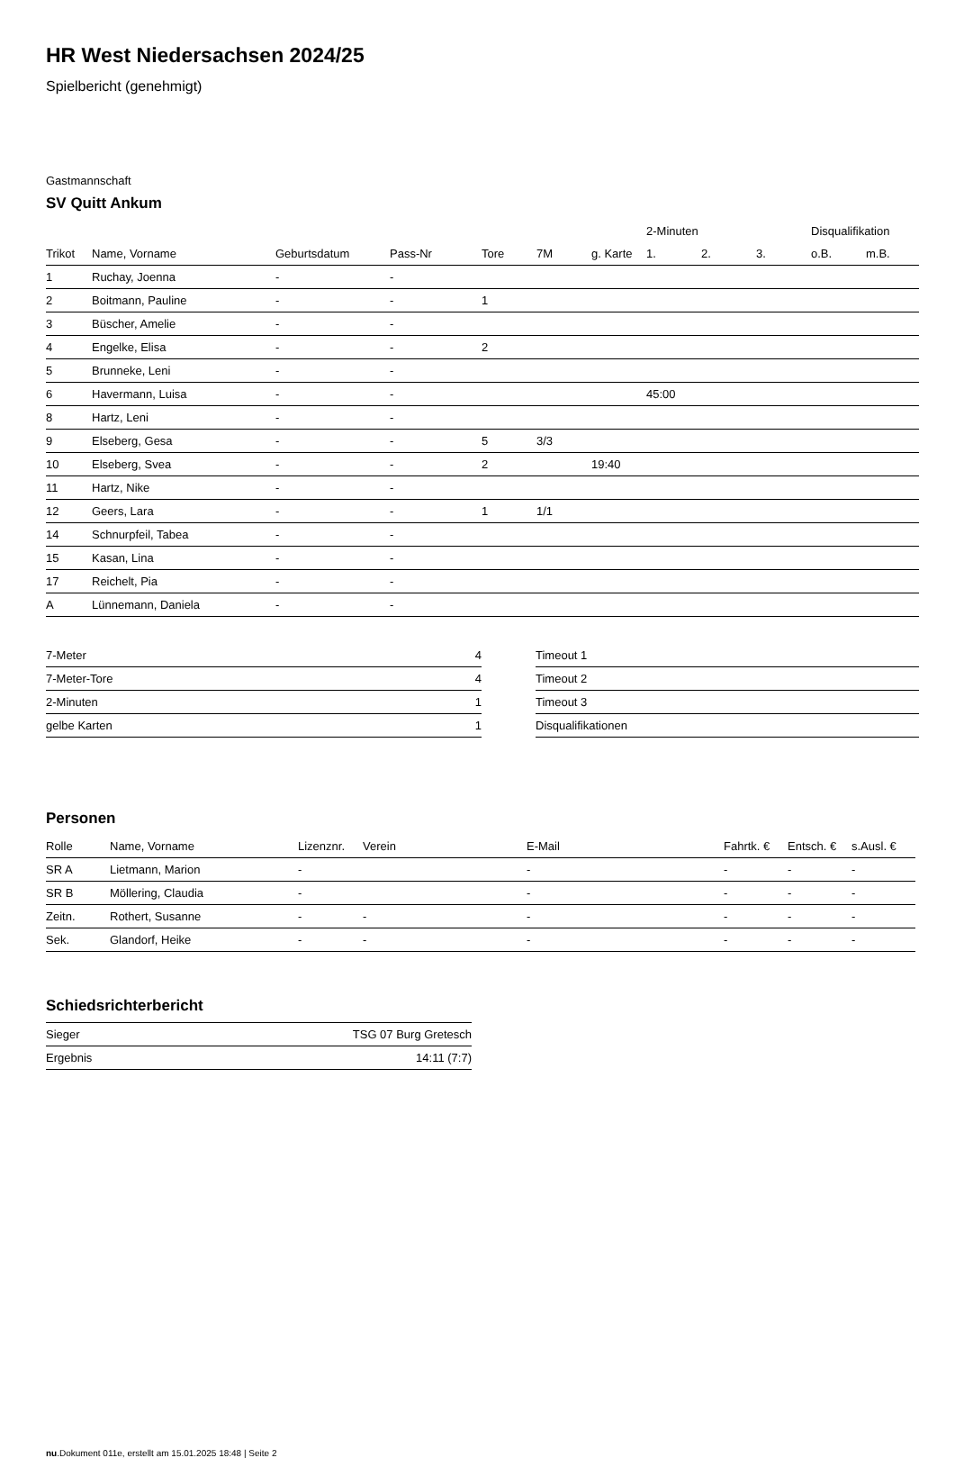HR West Niedersachsen 2024/25
Spielbericht (genehmigt)
Gastmannschaft
SV Quitt Ankum
| | | | | | | | 2-Minuten | | | Disqualifikation | |
| --- | --- | --- | --- | --- | --- | --- | --- | --- | --- | --- | --- |
| Trikot | Name, Vorname | Geburtsdatum | Pass-Nr | Tore | 7M | g. Karte | 1. | 2. | 3. | o.B. | m.B. |
| 1 | Ruchay, Joenna | - | - | | | | | | | | |
| 2 | Boitmann, Pauline | - | - | 1 | | | | | | | |
| 3 | Büscher, Amelie | - | - | | | | | | | | |
| 4 | Engelke, Elisa | - | - | 2 | | | | | | | |
| 5 | Brunneke, Leni | - | - | | | | | | | | |
| 6 | Havermann, Luisa | - | - | | | | 45:00 | | | | |
| 8 | Hartz, Leni | - | - | | | | | | | | |
| 9 | Elseberg, Gesa | - | - | 5 | 3/3 | | | | | | |
| 10 | Elseberg, Svea | - | - | 2 | | 19:40 | | | | | |
| 11 | Hartz, Nike | - | - | | | | | | | | |
| 12 | Geers, Lara | - | - | 1 | 1/1 | | | | | | |
| 14 | Schnurpfeil, Tabea | - | - | | | | | | | | |
| 15 | Kasan, Lina | - | - | | | | | | | | |
| 17 | Reichelt, Pia | - | - | | | | | | | | |
| A | Lünnemann, Daniela | - | - | | | | | | | | |
| 7-Meter | 4 |
| 7-Meter-Tore | 4 |
| 2-Minuten | 1 |
| gelbe Karten | 1 |
| Timeout 1 |
| Timeout 2 |
| Timeout 3 |
| Disqualifikationen |
Personen
| Rolle | Name, Vorname | Lizenznr. | Verein | E-Mail | Fahrtk. € | Entsch. € | s.Ausl. € |
| --- | --- | --- | --- | --- | --- | --- | --- |
| SR A | Lietmann, Marion | - | | - | - | - | - |
| SR B | Möllering, Claudia | - | | - | - | - | - |
| Zeitn. | Rothert, Susanne | - | - | - | - | - | - |
| Sek. | Glandorf, Heike | - | - | - | - | - | - |
Schiedsrichterbericht
| Sieger | TSG 07 Burg Gretesch |
| Ergebnis | 14:11 (7:7) |
nu.Dokument 011e, erstellt am 15.01.2025 18:48 | Seite 2